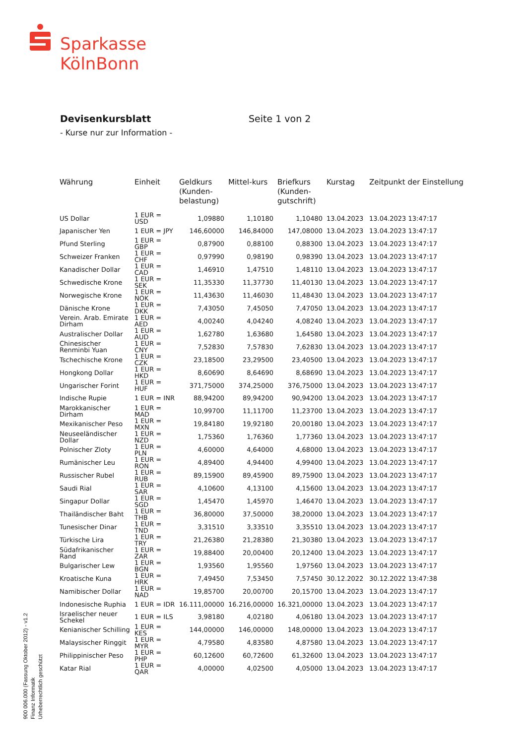Sparkasse
KölnBonn
Devisenkursblatt Seite 1 von 2
- Kurse nur zur Information -
| Währung | Einheit | Geldkurs (Kunden-belastung) | Mittel-kurs | Briefkurs (Kunden-gutschrift) | Kurstag | Zeitpunkt der Einstellung |
| --- | --- | --- | --- | --- | --- | --- |
| US Dollar | 1 EUR = USD | 1,09880 | 1,10180 | 1,10480 | 13.04.2023 | 13.04.2023 13:47:17 |
| Japanischer Yen | 1 EUR = JPY | 146,60000 | 146,84000 | 147,08000 | 13.04.2023 | 13.04.2023 13:47:17 |
| Pfund Sterling | 1 EUR = GBP | 0,87900 | 0,88100 | 0,88300 | 13.04.2023 | 13.04.2023 13:47:17 |
| Schweizer Franken | 1 EUR = CHF | 0,97990 | 0,98190 | 0,98390 | 13.04.2023 | 13.04.2023 13:47:17 |
| Kanadischer Dollar | 1 EUR = CAD | 1,46910 | 1,47510 | 1,48110 | 13.04.2023 | 13.04.2023 13:47:17 |
| Schwedische Krone | 1 EUR = SEK | 11,35330 | 11,37730 | 11,40130 | 13.04.2023 | 13.04.2023 13:47:17 |
| Norwegische Krone | 1 EUR = NOK | 11,43630 | 11,46030 | 11,48430 | 13.04.2023 | 13.04.2023 13:47:17 |
| Dänische Krone | 1 EUR = DKK | 7,43050 | 7,45050 | 7,47050 | 13.04.2023 | 13.04.2023 13:47:17 |
| Verein. Arab. Emirate Dirham | 1 EUR = AED | 4,00240 | 4,04240 | 4,08240 | 13.04.2023 | 13.04.2023 13:47:17 |
| Australischer Dollar | 1 EUR = AUD | 1,62780 | 1,63680 | 1,64580 | 13.04.2023 | 13.04.2023 13:47:17 |
| Chinesischer Renminbi Yuan | 1 EUR = CNY | 7,52830 | 7,57830 | 7,62830 | 13.04.2023 | 13.04.2023 13:47:17 |
| Tschechische Krone | 1 EUR = CZK | 23,18500 | 23,29500 | 23,40500 | 13.04.2023 | 13.04.2023 13:47:17 |
| Hongkong Dollar | 1 EUR = HKD | 8,60690 | 8,64690 | 8,68690 | 13.04.2023 | 13.04.2023 13:47:17 |
| Ungarischer Forint | 1 EUR = HUF | 371,75000 | 374,25000 | 376,75000 | 13.04.2023 | 13.04.2023 13:47:17 |
| Indische Rupie | 1 EUR = INR | 88,94200 | 89,94200 | 90,94200 | 13.04.2023 | 13.04.2023 13:47:17 |
| Marokkanischer Dirham | 1 EUR = MAD | 10,99700 | 11,11700 | 11,23700 | 13.04.2023 | 13.04.2023 13:47:17 |
| Mexikanischer Peso | 1 EUR = MXN | 19,84180 | 19,92180 | 20,00180 | 13.04.2023 | 13.04.2023 13:47:17 |
| Neuseeländischer Dollar | 1 EUR = NZD | 1,75360 | 1,76360 | 1,77360 | 13.04.2023 | 13.04.2023 13:47:17 |
| Polnischer Zloty | 1 EUR = PLN | 4,60000 | 4,64000 | 4,68000 | 13.04.2023 | 13.04.2023 13:47:17 |
| Rumänischer Leu | 1 EUR = RON | 4,89400 | 4,94400 | 4,99400 | 13.04.2023 | 13.04.2023 13:47:17 |
| Russischer Rubel | 1 EUR = RUB | 89,15900 | 89,45900 | 89,75900 | 13.04.2023 | 13.04.2023 13:47:17 |
| Saudi Rial | 1 EUR = SAR | 4,10600 | 4,13100 | 4,15600 | 13.04.2023 | 13.04.2023 13:47:17 |
| Singapur Dollar | 1 EUR = SGD | 1,45470 | 1,45970 | 1,46470 | 13.04.2023 | 13.04.2023 13:47:17 |
| Thailändischer Baht | 1 EUR = THB | 36,80000 | 37,50000 | 38,20000 | 13.04.2023 | 13.04.2023 13:47:17 |
| Tunesischer Dinar | 1 EUR = TND | 3,31510 | 3,33510 | 3,35510 | 13.04.2023 | 13.04.2023 13:47:17 |
| Türkische Lira | 1 EUR = TRY | 21,26380 | 21,28380 | 21,30380 | 13.04.2023 | 13.04.2023 13:47:17 |
| Südafrikanischer Rand | 1 EUR = ZAR | 19,88400 | 20,00400 | 20,12400 | 13.04.2023 | 13.04.2023 13:47:17 |
| Bulgarischer Lew | 1 EUR = BGN | 1,93560 | 1,95560 | 1,97560 | 13.04.2023 | 13.04.2023 13:47:17 |
| Kroatische Kuna | 1 EUR = HRK | 7,49450 | 7,53450 | 7,57450 | 30.12.2022 | 30.12.2022 13:47:38 |
| Namibischer Dollar | 1 EUR = NAD | 19,85700 | 20,00700 | 20,15700 | 13.04.2023 | 13.04.2023 13:47:17 |
| Indonesische Ruphia | 1 EUR = IDR | 16.111,00000 | 16.216,00000 | 16.321,00000 | 13.04.2023 | 13.04.2023 13:47:17 |
| Israelischer neuer Schekel | 1 EUR = ILS | 3,98180 | 4,02180 | 4,06180 | 13.04.2023 | 13.04.2023 13:47:17 |
| Kenianischer Schilling | 1 EUR = KES | 144,00000 | 146,00000 | 148,00000 | 13.04.2023 | 13.04.2023 13:47:17 |
| Malaysischer Ringgit | 1 EUR = MYR | 4,79580 | 4,83580 | 4,87580 | 13.04.2023 | 13.04.2023 13:47:17 |
| Philippinischer Peso | 1 EUR = PHP | 60,12600 | 60,72600 | 61,32600 | 13.04.2023 | 13.04.2023 13:47:17 |
| Katar Rial | 1 EUR = QAR | 4,00000 | 4,02500 | 4,05000 | 13.04.2023 | 13.04.2023 13:47:17 |
900 006.000 (Fassung Oktober 2012) - v1.2
Finanz Informatik
Urheberrechtlich geschützt